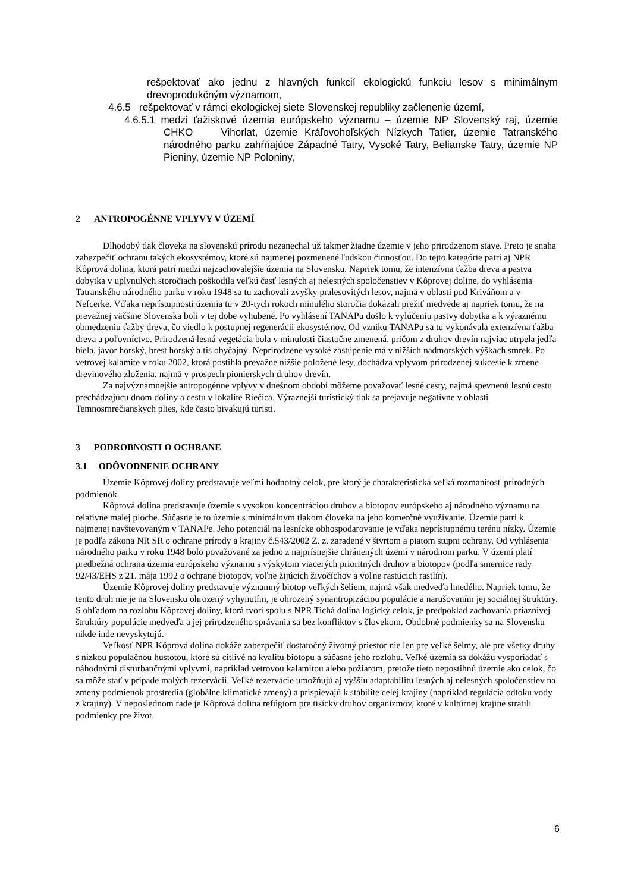rešpektovať ako jednu z hlavných funkcií ekologickú funkciu lesov s minimálnym drevoprodukčným významom,
4.6.5 rešpektovať v rámci ekologickej siete Slovenskej republiky začlenenie území,
4.6.5.1 medzi ťažiskové územia európskeho významu – územie NP Slovenský raj, územie CHKO Vihorlat, územie Kráľovohoľských Nízkych Tatier, územie Tatranského národného parku zahŕňajúce Západné Tatry, Vysoké Tatry, Belianske Tatry, územie NP Pieniny, územie NP Poloniny,
2 ANTROPOGÉNNE VPLYVY V ÚZEMÍ
Dlhodobý tlak človeka na slovenskú prírodu nezanechal už takmer žiadne územie v jeho prirodzenom stave. Preto je snaha zabezpečiť ochranu takých ekosystémov, ktoré sú najmenej pozmenené ľudskou činnosťou. Do tejto kategórie patrí aj NPR Kôprová dolina, ktorá patrí medzi najzachovalejšie územia na Slovensku. Napriek tomu, že intenzívna ťažba dreva a pastva dobytka v uplynulých storočiach poškodila veľkú časť lesných aj nelesných spoločenstiev v Kôprovej doline, do vyhlásenia Tatranského národného parku v roku 1948 sa tu zachovali zvyšky pralesovitých lesov, najmä v oblasti pod Kriváňom a v Nefcerke. Vďaka neprístupnosti územia tu v 20-tych rokoch minulého storočia dokázali prežiť medvede aj napriek tomu, že na prevažnej väčšine Slovenska boli v tej dobe vyhubené. Po vyhlásení TANAPu došlo k vylúčeniu pastvy dobytka a k výraznému obmedzeniu ťažby dreva, čo viedlo k postupnej regenerácii ekosystémov. Od vzniku TANAPu sa tu vykonávala extenzívna ťažba dreva a poľovníctvo. Prirodzená lesná vegetácia bola v minulosti čiastočne zmenená, pričom z druhov drevín najviac utrpela jedľa biela, javor horský, brest horský a tis obyčajný. Neprirodzene vysoké zastúpenie má v nižších nadmorských výškach smrek. Po vetrovej kalamite v roku 2002, ktorá postihla prevažne nižšie položené lesy, dochádza vplyvom prirodzenej sukcesie k zmene drevinového zloženia, najmä v prospech pionierskych druhov drevín.
Za najvýznamnejšie antropogénne vplyvy v dnešnom období môžeme považovať lesné cesty, najmä spevnenú lesnú cestu prechádzajúcu dnom doliny a cestu v lokalite Riečica. Výraznejší turistický tlak sa prejavuje negatívne v oblasti Temnosmrečianskych plies, kde často bivakujú turisti.
3 PODROBNOSTI O OCHRANE
3.1 ODÔVODNENIE OCHRANY
Územie Kôprovej doliny predstavuje veľmi hodnotný celok, pre ktorý je charakteristická veľká rozmanitosť prírodných podmienok.
Kôprová dolina predstavuje územie s vysokou koncentráciou druhov a biotopov európskeho aj národného významu na relatívne malej ploche. Súčasne je to územie s minimálnym tlakom človeka na jeho komerčné využívanie. Územie patrí k najmenej navštevovaným v TANAPe. Jeho potenciál na lesnícke obhospodarovanie je vďaka neprístupnému terénu nízky. Územie je podľa zákona NR SR o ochrane prírody a krajiny č.543/2002 Z. z. zaradené v štvrtom a piatom stupni ochrany. Od vyhlásenia národného parku v roku 1948 bolo považované za jedno z najprísnejšie chránených území v národnom parku. V území platí predbežná ochrana územia európskeho významu s výskytom viacerých prioritných druhov a biotopov (podľa smernice rady 92/43/EHS z 21. mája 1992 o ochrane biotopov, voľne žijúcich živočíchov a voľne rastúcich rastlín).
Územie Kôprovej doliny predstavuje významný biotop veľkých šeliem, najmä však medveďa hnedého. Napriek tomu, že tento druh nie je na Slovensku ohrozený vyhynutím, je ohrozený synantropizáciou populácie a narušovaním jej sociálnej štruktúry. S ohľadom na rozlohu Kôprovej doliny, ktorá tvorí spolu s NPR Tichá dolina logický celok, je predpoklad zachovania priaznivej štruktúry populácie medveďa a jej prirodzeného správania sa bez konfliktov s človekom. Obdobné podmienky sa na Slovensku nikde inde nevyskytujú.
Veľkosť NPR Kôprová dolina dokáže zabezpečiť dostatočný životný priestor nie len pre veľké šelmy, ale pre všetky druhy s nízkou populačnou hustotou, ktoré sú citlivé na kvalitu biotopu a súčasne jeho rozlohu. Veľké územia sa dokážu vysporiadať s náhodnými disturbančnými vplyvmi, napríklad vetrovou kalamitou alebo požiarom, pretože tieto nepostihnú územie ako celok, čo sa môže stať v prípade malých rezervácií. Veľké rezervácie umožňujú aj vyššiu adaptabilitu lesných aj nelesných spoločenstiev na zmeny podmienok prostredia (globálne klimatické zmeny) a prispievajú k stabilite celej krajiny (napríklad regulácia odtoku vody z krajiny). V neposlednom rade je Kôprová dolina refúgiom pre tisícky druhov organizmov, ktoré v kultúrnej krajine stratili podmienky pre život.
6